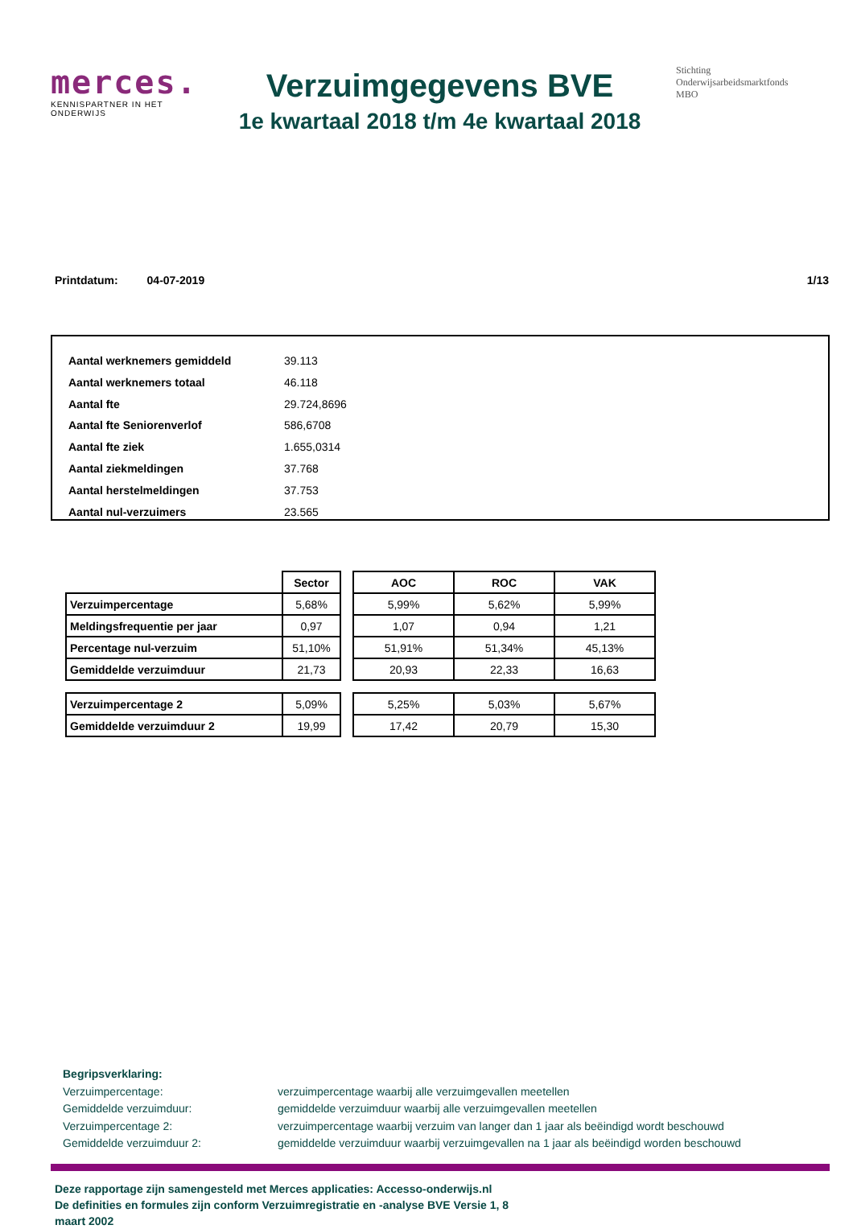merces.
KENNISPARTNER IN HET ONDERWIJS
Verzuimgegevens BVE
1e kwartaal 2018 t/m 4e kwartaal 2018
Stichting
Onderwijsarbeidsmarktfonds
MBO
Printdatum: 04-07-2019 1/13
Aantal werknemers gemiddeld 39.113
Aantal werknemers totaal 46.118
Aantal fte 29.724,8696
Aantal fte Seniorenverlof 586,6708
Aantal fte ziek 1.655,0314
Aantal ziekmeldingen 37.768
Aantal herstelmeldingen 37.753
Aantal nul-verzuimers 23.565
| | Sector | | AOC | ROC | VAK |
| --- | --- | --- | --- | --- | --- |
| Verzuimpercentage | 5,68% | | 5,99% | 5,62% | 5,99% |
| Meldingsfrequentie per jaar | 0,97 | | 1,07 | 0,94 | 1,21 |
| Percentage nul-verzuim | 51,10% | | 51,91% | 51,34% | 45,13% |
| Gemiddelde verzuimduur | 21,73 | | 20,93 | 22,33 | 16,63 |
| Verzuimpercentage 2 | 5,09% | | 5,25% | 5,03% | 5,67% |
| Gemiddelde verzuimduur 2 | 19,99 | | 17,42 | 20,79 | 15,30 |
Begripsverklaring:
Verzuimpercentage: verzuimpercentage waarbij alle verzuimgevallen meetellen
Gemiddelde verzuimduur: gemiddelde verzuimduur waarbij alle verzuimgevallen meetellen
Verzuimpercentage 2: verzuimpercentage waarbij verzuim van langer dan 1 jaar als beëindigd wordt beschouwd
Gemiddelde verzuimduur 2: gemiddelde verzuimduur waarbij verzuimgevallen na 1 jaar als beëindigd worden beschouwd
Deze rapportage zijn samengesteld met Merces applicaties: Accesso-onderwijs.nl
De definities en formules zijn conform Verzuimregistratie en -analyse BVE Versie 1, 8 maart 2002